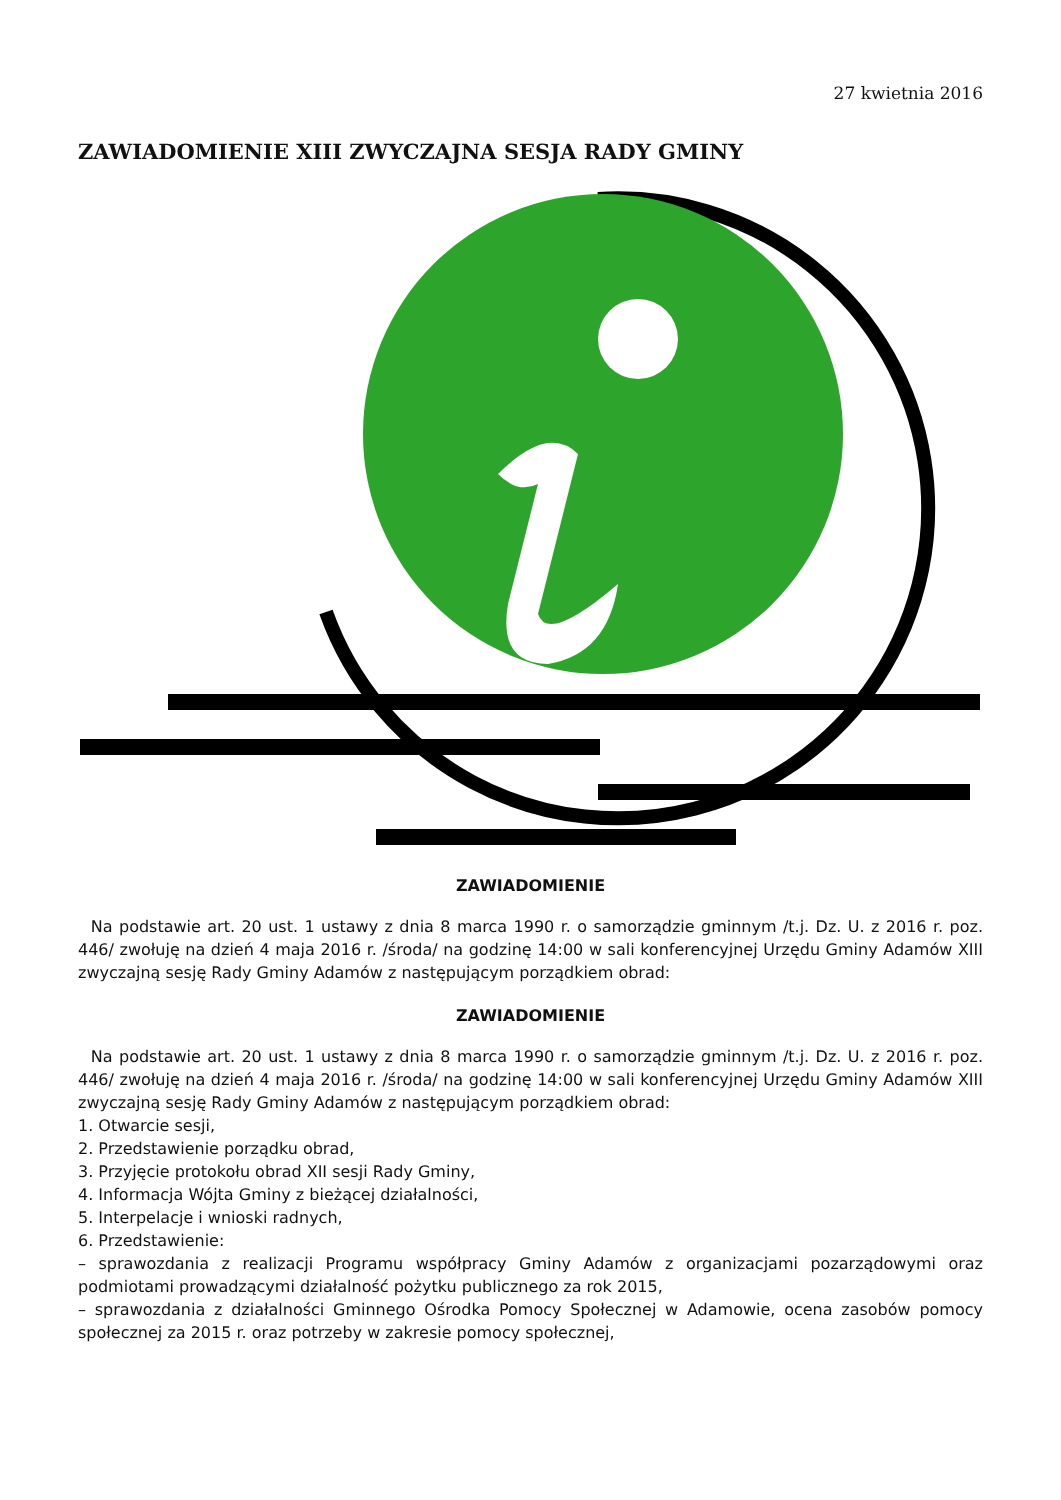27 kwietnia 2016
ZAWIADOMIENIE XIII ZWYCZAJNA SESJA RADY GMINY
ZAWIADOMIENIE
Na podstawie art. 20 ust. 1 ustawy z dnia 8 marca 1990 r. o samorządzie gminnym /t.j. Dz. U. z 2016 r. poz. 446/ zwołuję na dzień 4 maja 2016 r. /środa/ na godzinę 14:00 w sali konferencyjnej Urzędu Gminy Adamów XIII zwyczajną sesję Rady Gminy Adamów z następującym porządkiem obrad:
ZAWIADOMIENIE
Na podstawie art. 20 ust. 1 ustawy z dnia 8 marca 1990 r. o samorządzie gminnym /t.j. Dz. U. z 2016 r. poz. 446/ zwołuję na dzień 4 maja 2016 r. /środa/ na godzinę 14:00 w sali konferencyjnej Urzędu Gminy Adamów XIII zwyczajną sesję Rady Gminy Adamów z następującym porządkiem obrad:
1. Otwarcie sesji,
2. Przedstawienie porządku obrad,
3. Przyjęcie protokołu obrad XII sesji Rady Gminy,
4. Informacja Wójta Gminy z bieżącej działalności,
5. Interpelacje i wnioski radnych,
6. Przedstawienie:
– sprawozdania z realizacji Programu współpracy Gminy Adamów z organizacjami pozarządowymi oraz podmiotami prowadzącymi działalność pożytku publicznego za rok 2015,
– sprawozdania z działalności Gminnego Ośrodka Pomocy Społecznej w Adamowie, ocena zasobów pomocy społecznej za 2015 r. oraz potrzeby w zakresie pomocy społecznej,